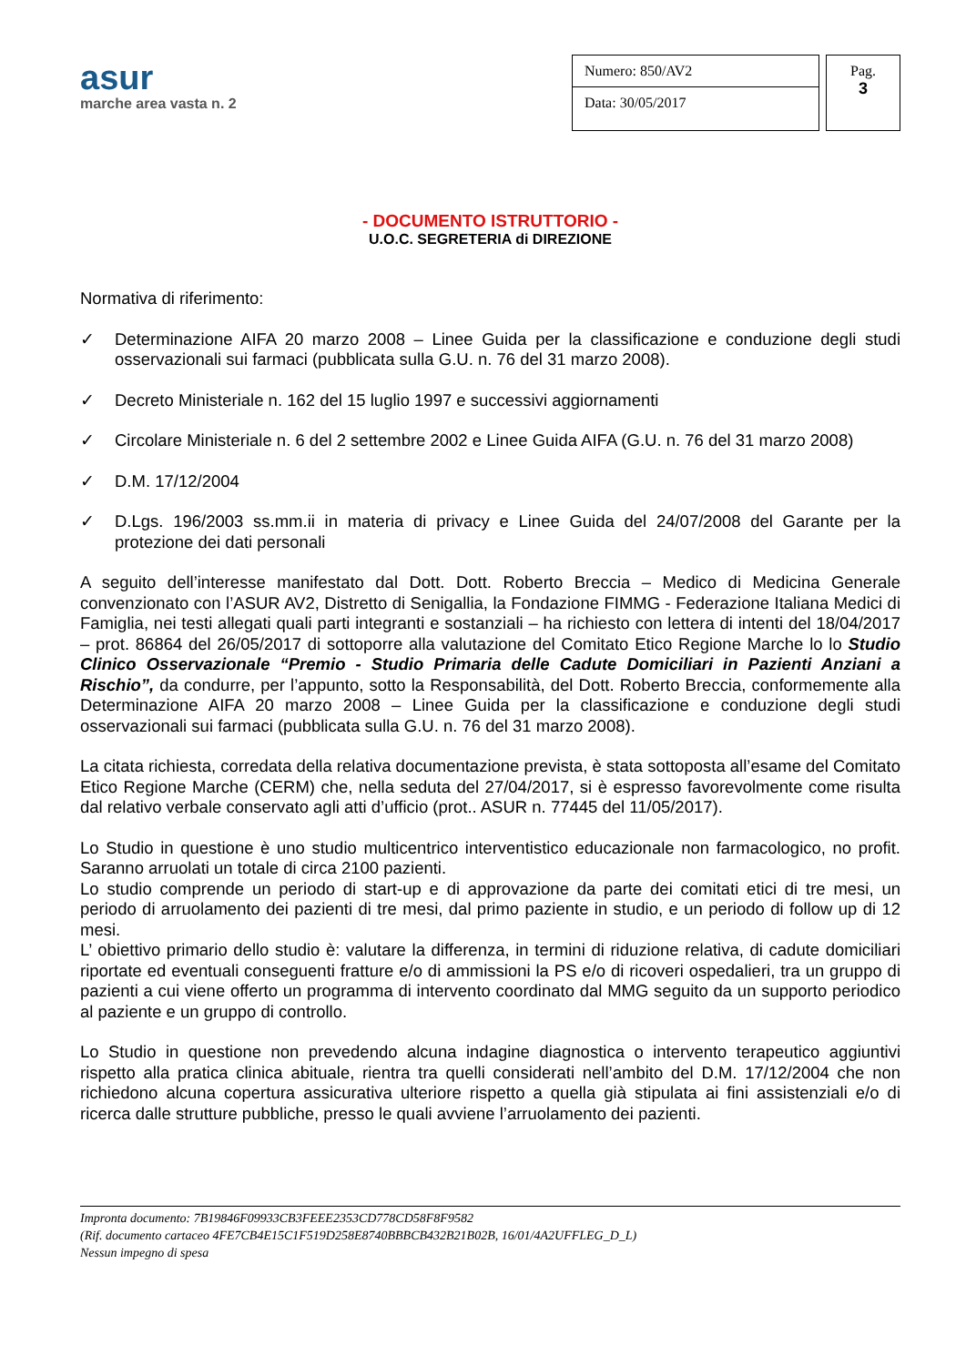asur
marche area vasta n. 2
Numero: 850/AV2
Data: 30/05/2017
Pag.
3
- DOCUMENTO ISTRUTTORIO -
U.O.C. SEGRETERIA di DIREZIONE
Normativa di riferimento:
✓ Determinazione AIFA 20 marzo 2008 – Linee Guida per la classificazione e conduzione degli studi osservazionali sui farmaci (pubblicata sulla G.U. n. 76 del 31 marzo 2008).
✓ Decreto Ministeriale n. 162 del 15 luglio 1997 e successivi aggiornamenti
✓ Circolare Ministeriale n. 6 del 2 settembre 2002 e Linee Guida AIFA (G.U. n. 76 del 31 marzo 2008)
✓ D.M. 17/12/2004
✓ D.Lgs. 196/2003 ss.mm.ii in materia di privacy e Linee Guida del 24/07/2008 del Garante per la protezione dei dati personali
A seguito dell’interesse manifestato dal Dott. Dott. Roberto Breccia – Medico di Medicina Generale convenzionato con l’ASUR AV2, Distretto di Senigallia, la Fondazione FIMMG - Federazione Italiana Medici di Famiglia, nei testi allegati quali parti integranti e sostanziali – ha richiesto con lettera di intenti del 18/04/2017 – prot. 86864 del 26/05/2017 di sottoporre alla valutazione del Comitato Etico Regione Marche lo lo Studio Clinico Osservazionale “Premio - Studio Primaria delle Cadute Domiciliari in Pazienti Anziani a Rischio”, da condurre, per l’appunto, sotto la Responsabilità, del Dott. Roberto Breccia, conformemente alla Determinazione AIFA 20 marzo 2008 – Linee Guida per la classificazione e conduzione degli studi osservazionali sui farmaci (pubblicata sulla G.U. n. 76 del 31 marzo 2008).
La citata richiesta, corredata della relativa documentazione prevista, è stata sottoposta all’esame del Comitato Etico Regione Marche (CERM) che, nella seduta del 27/04/2017, si è espresso favorevolmente come risulta dal relativo verbale conservato agli atti d’ufficio (prot.. ASUR n. 77445 del 11/05/2017).
Lo Studio in questione è uno studio multicentrico interventistico educazionale non farmacologico, no profit. Saranno arruolati un totale di circa 2100 pazienti.
Lo studio comprende un periodo di start-up e di approvazione da parte dei comitati etici di tre mesi, un periodo di arruolamento dei pazienti di tre mesi, dal primo paziente in studio, e un periodo di follow up di 12 mesi.
L’ obiettivo primario dello studio è: valutare la differenza, in termini di riduzione relativa, di cadute domiciliari riportate ed eventuali conseguenti fratture e/o di ammissioni la PS e/o di ricoveri ospedalieri, tra un gruppo di pazienti a cui viene offerto un programma di intervento coordinato dal MMG seguito da un supporto periodico al paziente e un gruppo di controllo.
Lo Studio in questione non prevedendo alcuna indagine diagnostica o intervento terapeutico aggiuntivi rispetto alla pratica clinica abituale, rientra tra quelli considerati nell’ambito del D.M. 17/12/2004 che non richiedono alcuna copertura assicurativa ulteriore rispetto a quella già stipulata ai fini assistenziali e/o di ricerca dalle strutture pubbliche, presso le quali avviene l’arruolamento dei pazienti.
Impronta documento: 7B19846F09933CB3FEEE2353CD778CD58F8F9582
(Rif. documento cartaceo 4FE7CB4E15C1F519D258E8740BBBCB432B21B02B, 16/01/4A2UFFLEG_D_L)
Nessun impegno di spesa